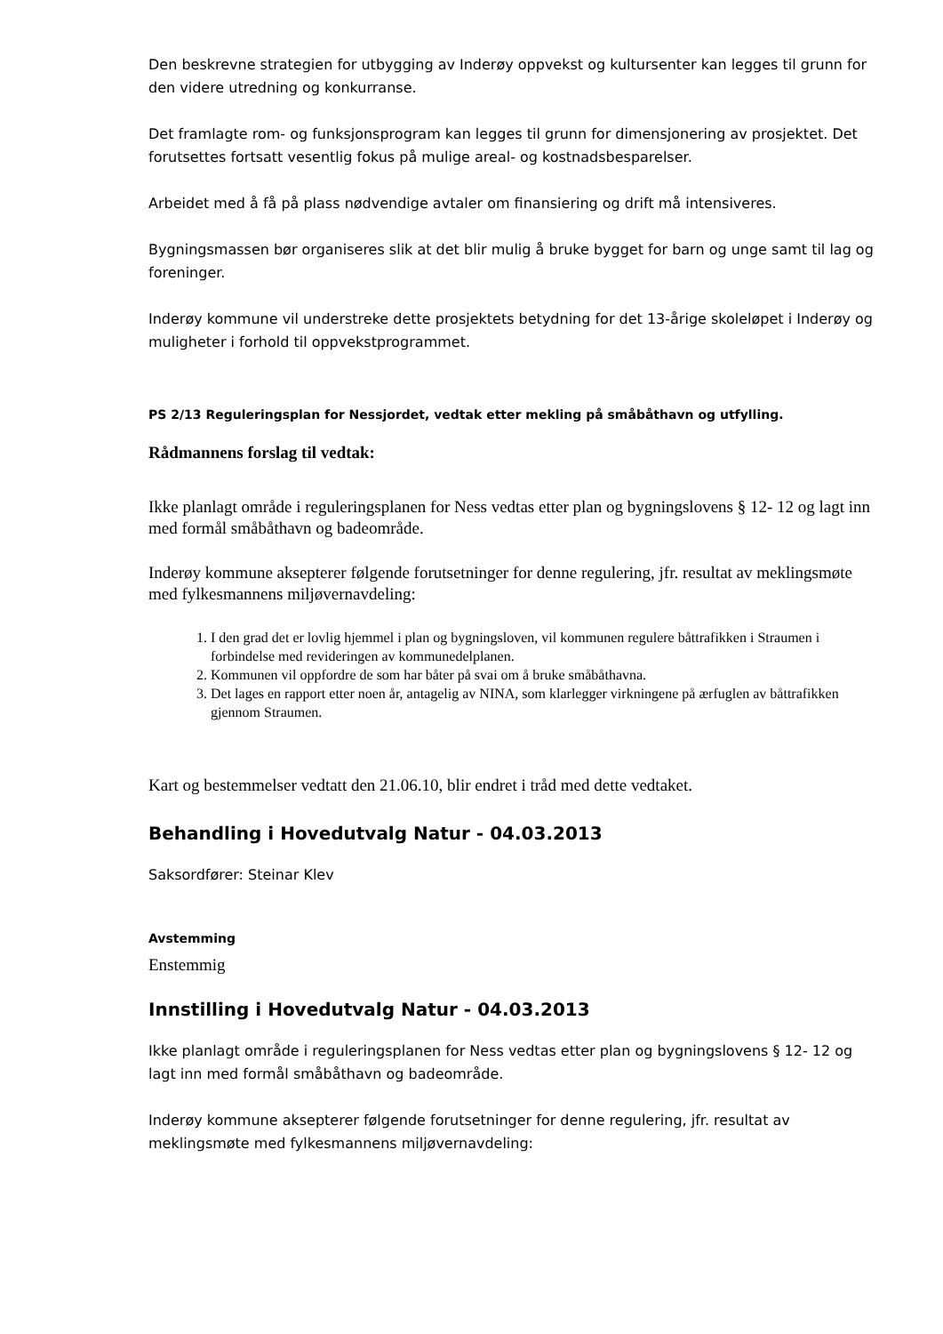Den beskrevne strategien for utbygging av Inderøy oppvekst og kultursenter kan legges til grunn for den videre utredning og konkurranse.
Det framlagte rom- og funksjonsprogram kan legges til grunn for dimensjonering av prosjektet. Det forutsettes fortsatt vesentlig fokus på mulige areal- og kostnadsbesparelser.
Arbeidet med å få på plass nødvendige avtaler om finansiering og drift må intensiveres.
Bygningsmassen bør organiseres slik at det blir mulig å bruke bygget for barn og unge samt til lag og foreninger.
Inderøy kommune vil understreke dette prosjektets betydning for det 13-årige skoleløpet i Inderøy og muligheter i forhold til oppvekstprogrammet.
PS 2/13 Reguleringsplan for Nessjordet, vedtak etter mekling på småbåthavn og utfylling.
Rådmannens forslag til vedtak:
Ikke planlagt område i reguleringsplanen for Ness vedtas etter plan og bygningslovens § 12- 12 og lagt inn med formål småbåthavn og badeområde.
Inderøy kommune aksepterer følgende forutsetninger for denne regulering, jfr. resultat av meklingsmøte med fylkesmannens miljøvernavdeling:
1. I den grad det er lovlig hjemmel i plan og bygningsloven, vil kommunen regulere båttrafikken i Straumen i forbindelse med revideringen av kommunedelplanen.
2. Kommunen vil oppfordre de som har båter på svai om å bruke småbåthavna.
3. Det lages en rapport etter noen år, antagelig av NINA, som klarlegger virkningene på ærfuglen av båttrafikken gjennom Straumen.
Kart og bestemmelser vedtatt den 21.06.10, blir endret i tråd med dette vedtaket.
Behandling i Hovedutvalg Natur - 04.03.2013
Saksordfører: Steinar Klev
Avstemming
Enstemmig
Innstilling i Hovedutvalg Natur - 04.03.2013
Ikke planlagt område i reguleringsplanen for Ness vedtas etter plan og bygningslovens § 12- 12 og lagt inn med formål småbåthavn og badeområde.
Inderøy kommune aksepterer følgende forutsetninger for denne regulering, jfr. resultat av meklingsmøte med fylkesmannens miljøvernavdeling: